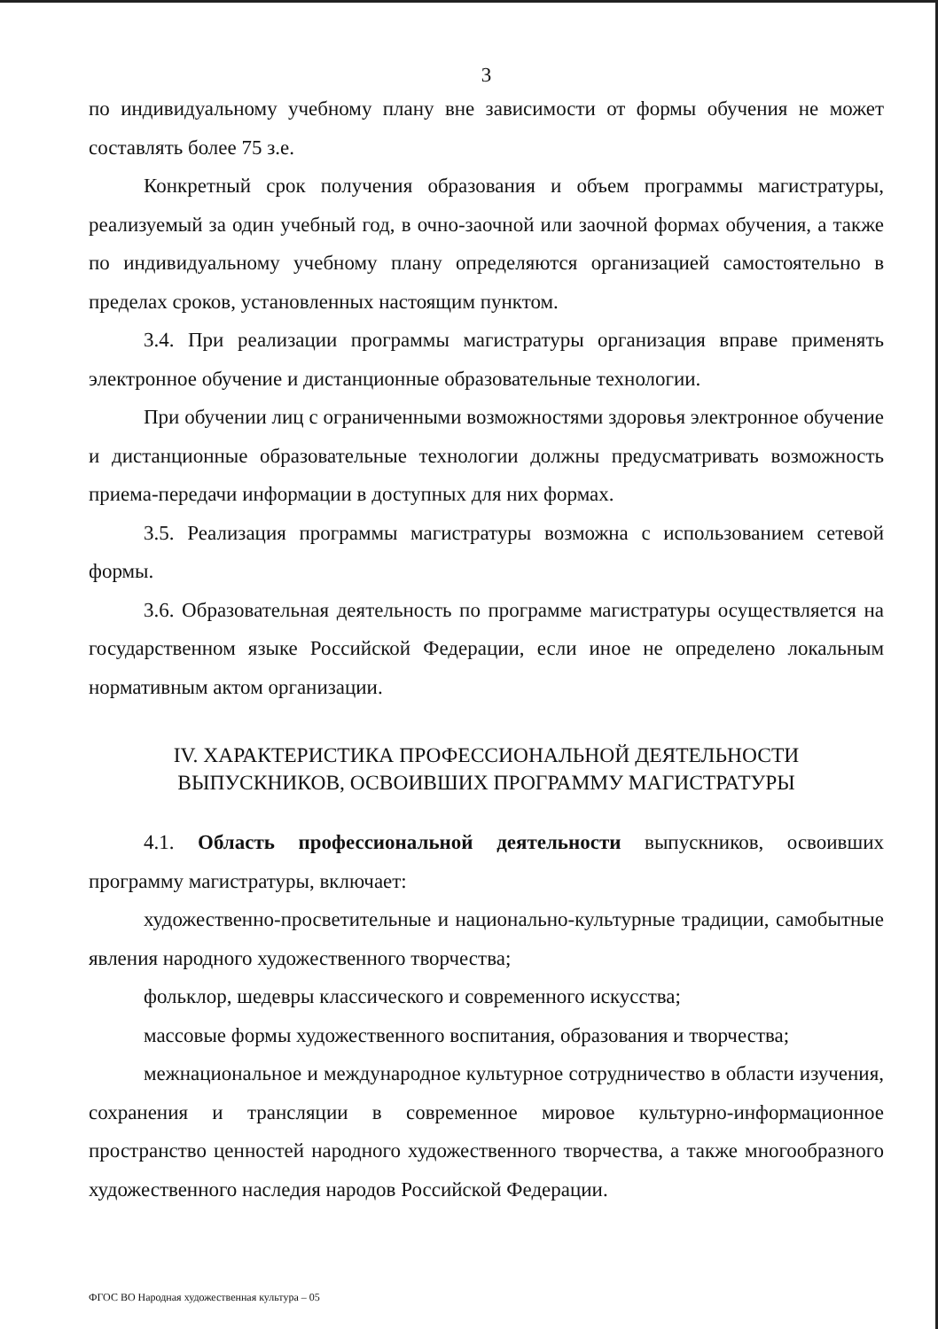3
по индивидуальному учебному плану вне зависимости от формы обучения не может составлять более 75 з.е.
Конкретный срок получения образования и объем программы магистратуры, реализуемый за один учебный год, в очно-заочной или заочной формах обучения, а также по индивидуальному учебному плану определяются организацией самостоятельно в пределах сроков, установленных настоящим пунктом.
3.4. При реализации программы магистратуры организация вправе применять электронное обучение и дистанционные образовательные технологии.
При обучении лиц с ограниченными возможностями здоровья электронное обучение и дистанционные образовательные технологии должны предусматривать возможность приема-передачи информации в доступных для них формах.
3.5. Реализация программы магистратуры возможна с использованием сетевой формы.
3.6. Образовательная деятельность по программе магистратуры осуществляется на государственном языке Российской Федерации, если иное не определено локальным нормативным актом организации.
IV. ХАРАКТЕРИСТИКА ПРОФЕССИОНАЛЬНОЙ ДЕЯТЕЛЬНОСТИ
ВЫПУСКНИКОВ, ОСВОИВШИХ ПРОГРАММУ МАГИСТРАТУРЫ
4.1. Область профессиональной деятельности выпускников, освоивших программу магистратуры, включает:
художественно-просветительные и национально-культурные традиции, самобытные явления народного художественного творчества;
фольклор, шедевры классического и современного искусства;
массовые формы художественного воспитания, образования и творчества;
межнациональное и международное культурное сотрудничество в области изучения, сохранения и трансляции в современное мировое культурно-информационное пространство ценностей народного художественного творчества, а также многообразного художественного наследия народов Российской Федерации.
ФГОС ВО Народная художественная культура – 05